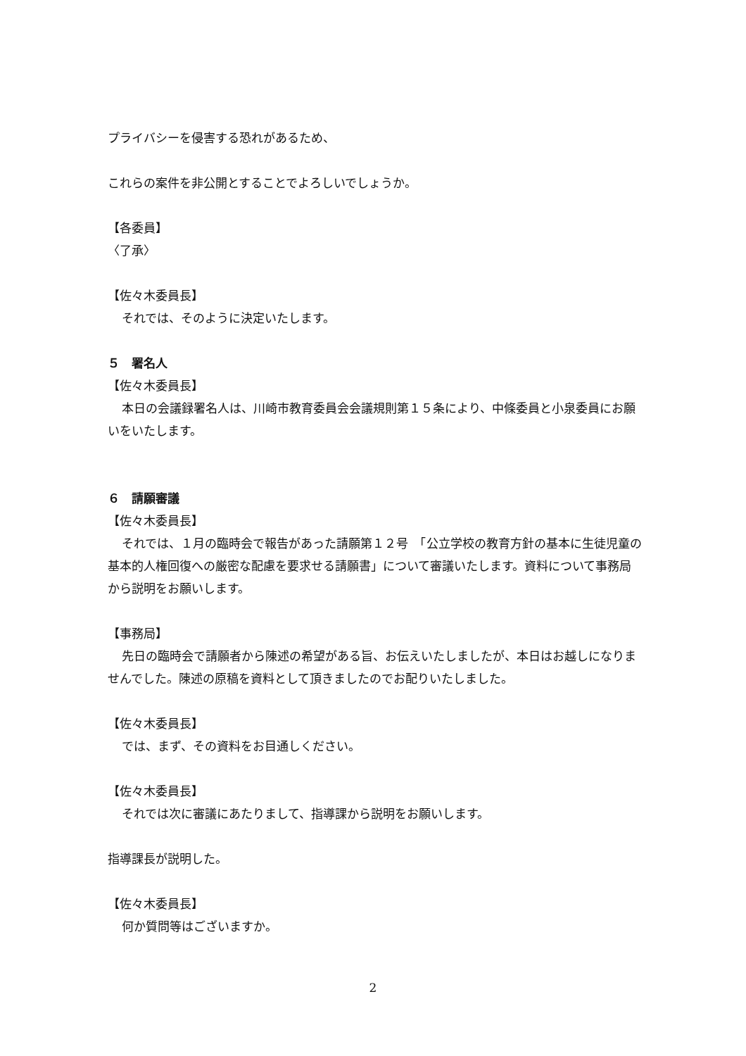プライバシーを侵害する恐れがあるため、
これらの案件を非公開とすることでよろしいでしょうか。
【各委員】
〈了承〉
【佐々木委員長】
それでは、そのように決定いたします。
５　署名人
【佐々木委員長】
本日の会議録署名人は、川崎市教育委員会会議規則第１５条により、中條委員と小泉委員にお願いをいたします。
６　請願審議
【佐々木委員長】
それでは、１月の臨時会で報告があった請願第１２号　「公立学校の教育方針の基本に生徒児童の基本的人権回復への厳密な配慮を要求せる請願書」について審議いたします。資料について事務局から説明をお願いします。
【事務局】
先日の臨時会で請願者から陳述の希望がある旨、お伝えいたしましたが、本日はお越しになりませんでした。陳述の原稿を資料として頂きましたのでお配りいたしました。
【佐々木委員長】
では、まず、その資料をお目通しください。
【佐々木委員長】
それでは次に審議にあたりまして、指導課から説明をお願いします。
指導課長が説明した。
【佐々木委員長】
何か質問等はございますか。
2